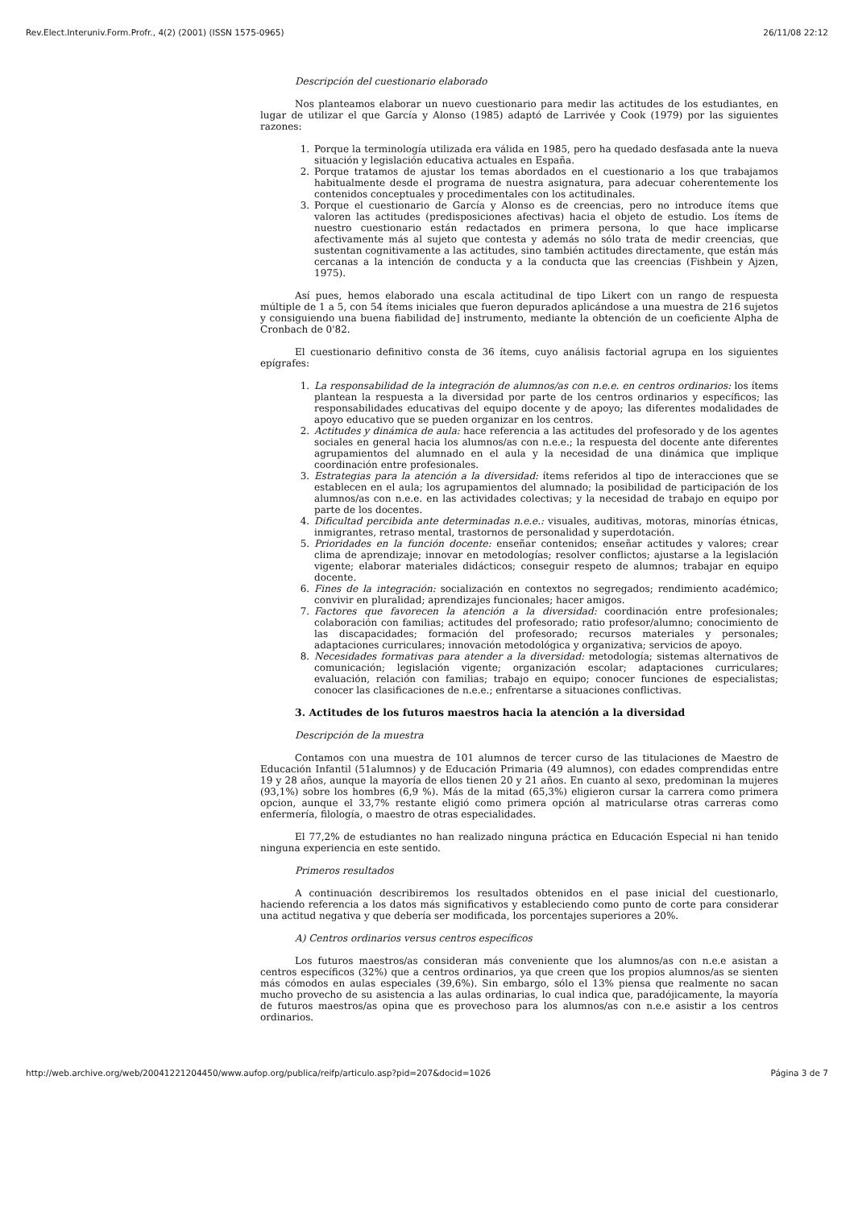Rev.Elect.Interuniv.Form.Profr., 4(2) (2001) (ISSN 1575-0965) 26/11/08 22:12
Descripción del cuestionario elaborado
Nos planteamos elaborar un nuevo cuestionario para medir las actitudes de los estudiantes, en lugar de utilizar el que García y Alonso (1985) adaptó de Larrivée y Cook (1979) por las siguientes razones:
1. Porque la terminología utilizada era válida en 1985, pero ha quedado desfasada ante la nueva situación y legislación educativa actuales en España.
2. Porque tratamos de ajustar los temas abordados en el cuestionario a los que trabajamos habitualmente desde el programa de nuestra asignatura, para adecuar coherentemente los contenidos conceptuales y procedimentales con los actitudinales.
3. Porque el cuestionario de García y Alonso es de creencias, pero no introduce ítems que valoren las actitudes (predisposiciones afectivas) hacia el objeto de estudio. Los ítems de nuestro cuestionario están redactados en primera persona, lo que hace implicarse afectivamente más al sujeto que contesta y además no sólo trata de medir creencias, que sustentan cognitivamente a las actitudes, sino también actitudes directamente, que están más cercanas a la intención de conducta y a la conducta que las creencias (Fishbein y Ajzen, 1975).
Así pues, hemos elaborado una escala actitudinal de tipo Likert con un rango de respuesta múltiple de 1 a 5, con 54 ítems iniciales que fueron depurados aplicándose a una muestra de 216 sujetos y consiguiendo una buena fiabilidad de] instrumento, mediante la obtención de un coeficiente Alpha de Cronbach de 0'82.
El cuestionario definitivo consta de 36 ítems, cuyo análisis factorial agrupa en los siguientes epígrafes:
1. La responsabilidad de la integración de alumnos/as con n.e.e. en centros ordinarios: los ítems plantean la respuesta a la diversidad por parte de los centros ordinarios y específicos; las responsabilidades educativas del equipo docente y de apoyo; las diferentes modalidades de apoyo educativo que se pueden organizar en los centros.
2. Actitudes y dinámica de aula: hace referencia a las actitudes del profesorado y de los agentes sociales en general hacia los alumnos/as con n.e.e.; la respuesta del docente ante diferentes agrupamientos del alumnado en el aula y la necesidad de una dinámica que implique coordinación entre profesionales.
3. Estrategias para la atención a la diversidad: ítems referidos al tipo de interacciones que se establecen en el aula; los agrupamientos del alumnado; la posibilidad de participación de los alumnos/as con n.e.e. en las actividades colectivas; y la necesidad de trabajo en equipo por parte de los docentes.
4. Dificultad percibida ante determinadas n.e.e.: visuales, auditivas, motoras, minorías étnicas, inmigrantes, retraso mental, trastornos de personalidad y superdotación.
5. Prioridades en la función docente: enseñar contenidos; enseñar actitudes y valores; crear clima de aprendizaje; innovar en metodologías; resolver conflictos; ajustarse a la legislación vigente; elaborar materiales didácticos; conseguir respeto de alumnos; trabajar en equipo docente.
6. Fines de la integración: socialización en contextos no segregados; rendimiento académico; convivir en pluralidad; aprendizajes funcionales; hacer amigos.
7. Factores que favorecen la atención a la diversidad: coordinación entre profesionales; colaboración con familias; actitudes del profesorado; ratio profesor/alumno; conocimiento de las discapacidades; formación del profesorado; recursos materiales y personales; adaptaciones curriculares; innovación metodológica y organizativa; servicios de apoyo.
8. Necesidades formativas para atender a la diversidad: metodología; sistemas alternativos de comunicación; legislación vigente; organización escolar; adaptaciones curriculares; evaluación, relación con familias; trabajo en equipo; conocer funciones de especialistas; conocer las clasificaciones de n.e.e.; enfrentarse a situaciones conflictivas.
3. Actitudes de los futuros maestros hacia la atención a la diversidad
Descripción de la muestra
Contamos con una muestra de 101 alumnos de tercer curso de las titulaciones de Maestro de Educación Infantil (51alumnos) y de Educación Primaria (49 alumnos), con edades comprendidas entre 19 y 28 años, aunque la mayoría de ellos tienen 20 y 21 años. En cuanto al sexo, predominan la mujeres (93,1%) sobre los hombres (6,9 %). Más de la mitad (65,3%) eligieron cursar la carrera como primera opcion, aunque el 33,7% restante eligió como primera opción al matricularse otras carreras como enfermería, filología, o maestro de otras especialidades.
El 77,2% de estudiantes no han realizado ninguna práctica en Educación Especial ni han tenido ninguna experiencia en este sentido.
Primeros resultados
A continuación describiremos los resultados obtenidos en el pase inicial del cuestionarlo, haciendo referencia a los datos más significativos y estableciendo como punto de corte para considerar una actitud negativa y que debería ser modificada, los porcentajes superiores a 20%.
A) Centros ordinarios versus centros específicos
Los futuros maestros/as consideran más conveniente que los alumnos/as con n.e.e asistan a centros específicos (32%) que a centros ordinarios, ya que creen que los propios alumnos/as se sienten más cómodos en aulas especiales (39,6%). Sin embargo, sólo el 13% piensa que realmente no sacan mucho provecho de su asistencia a las aulas ordinarias, lo cual indica que, paradójicamente, la mayoría de futuros maestros/as opina que es provechoso para los alumnos/as con n.e.e asistir a los centros ordinarios.
http://web.archive.org/web/20041221204450/www.aufop.org/publica/reifp/articulo.asp?pid=207&docid=1026 Página 3 de 7